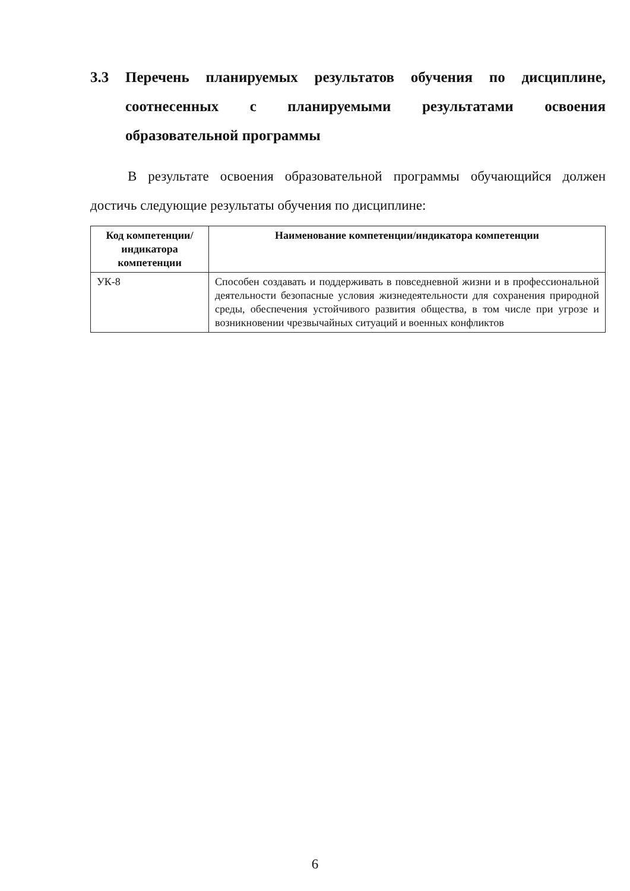3.3 Перечень планируемых результатов обучения по дисциплине, соотнесенных с планируемыми результатами освоения образовательной программы
В результате освоения образовательной программы обучающийся должен достичь следующие результаты обучения по дисциплине:
| Код компетенции/ индикатора компетенции | Наименование компетенции/индикатора компетенции |
| --- | --- |
| УК-8 | Способен создавать и поддерживать в повседневной жизни и в профессиональной деятельности безопасные условия жизнедеятельности для сохранения природной среды, обеспечения устойчивого развития общества, в том числе при угрозе и возникновении чрезвычайных ситуаций и военных конфликтов |
6